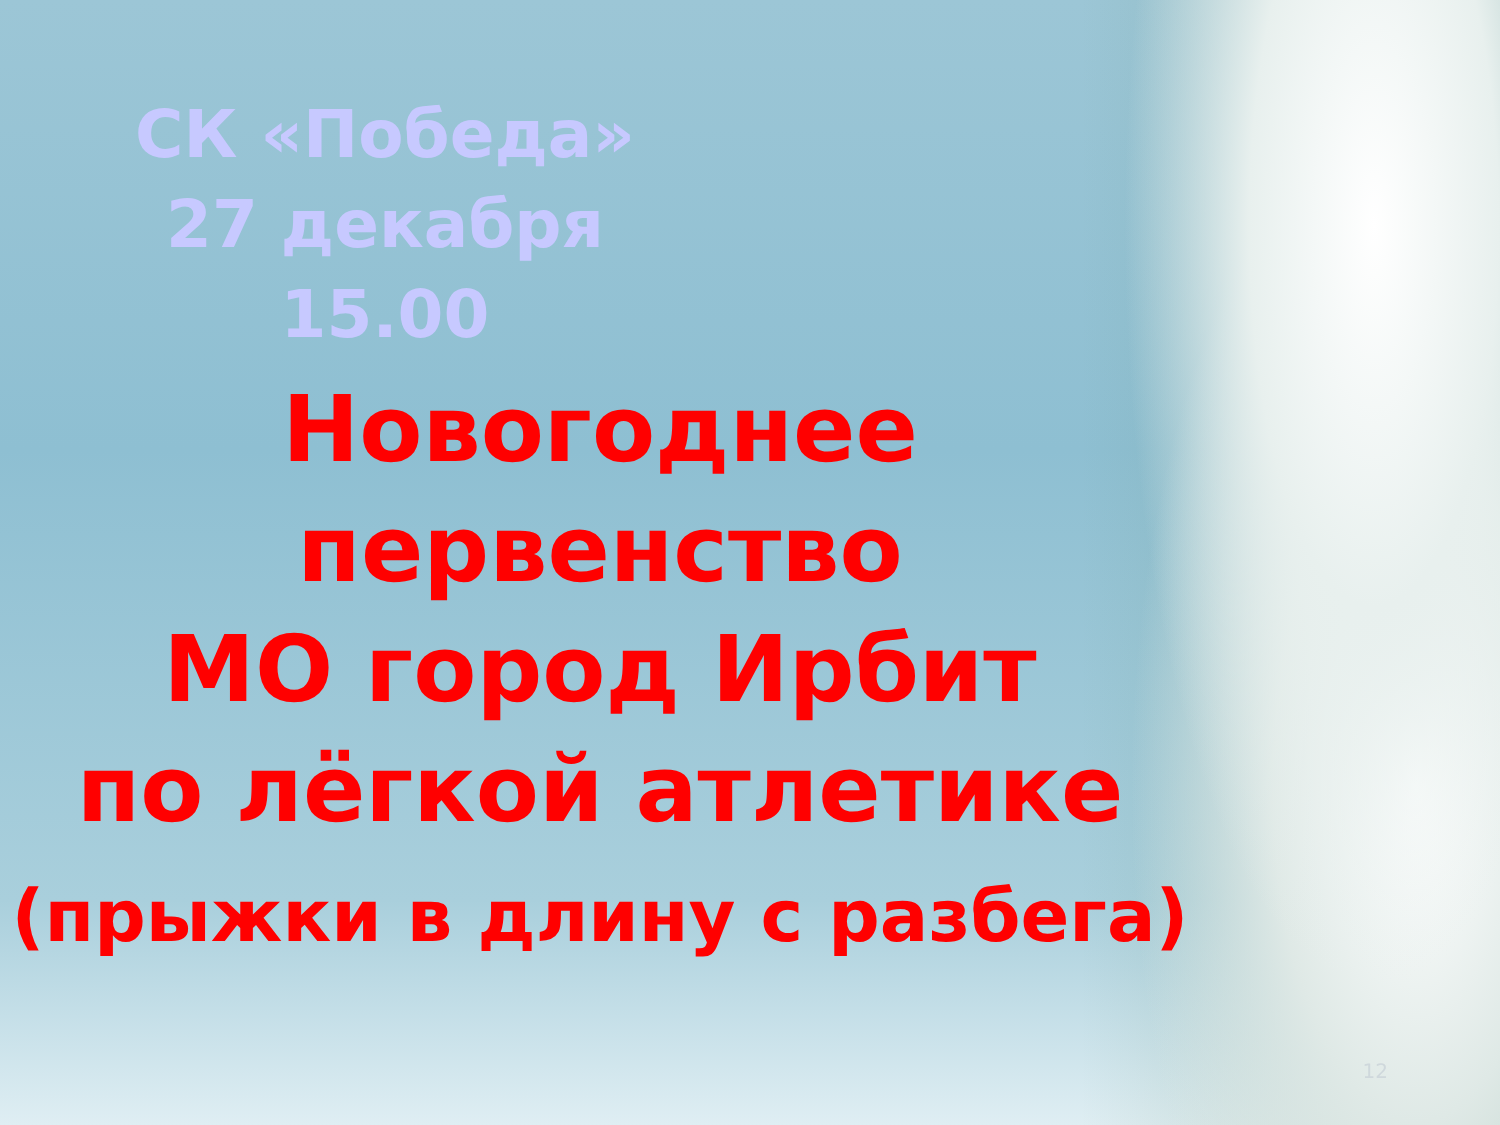СК «Победа»
27 декабря
15.00
Новогоднее
первенство
МО город Ирбит
по лёгкой атлетике
(прыжки в длину с разбега)
12